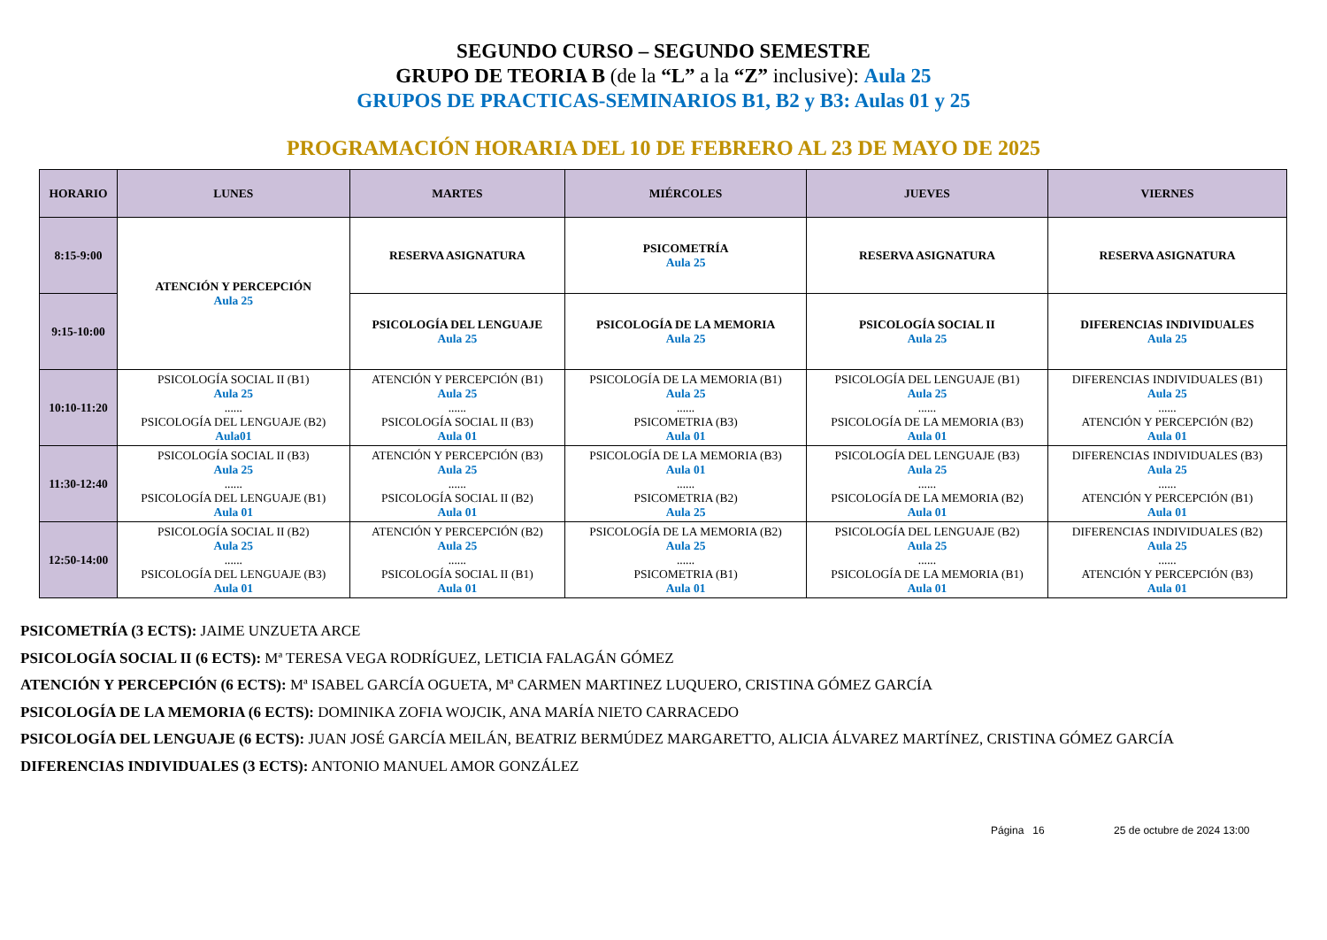SEGUNDO CURSO – SEGUNDO SEMESTRE
GRUPO DE TEORIA B (de la “L” a la “Z” inclusive): Aula 25
GRUPOS DE PRACTICAS-SEMINARIOS B1, B2 y B3: Aulas 01 y 25
PROGRAMACIÓN HORARIA DEL 10 DE FEBRERO AL 23 DE MAYO DE 2025
| HORARIO | LUNES | MARTES | MIÉRCOLES | JUEVES | VIERNES |
| --- | --- | --- | --- | --- | --- |
| 8:15-9:00 | ATENCIÓN Y PERCEPCIÓN Aula 25 | RESERVA ASIGNATURA | PSICOMETRÍA Aula 25 | RESERVA ASIGNATURA | RESERVA ASIGNATURA |
| 9:15-10:00 | | PSICOLOGÍA DEL LENGUAJE Aula 25 | PSICOLOGÍA DE LA MEMORIA Aula 25 | PSICOLOGÍA SOCIAL II Aula 25 | DIFERENCIAS INDIVIDUALES Aula 25 |
| 10:10-11:20 | PSICOLOGÍA SOCIAL II (B1) Aula 25 ...... PSICOLOGÍA DEL LENGUAJE (B2) Aula01 | ATENCIÓN Y PERCEPCIÓN (B1) Aula 25 ...... PSICOLOGÍA SOCIAL II (B3) Aula 01 | PSICOLOGÍA DE LA MEMORIA (B1) Aula 25 ...... PSICOMETRIA (B3) Aula 01 | PSICOLOGÍA DEL LENGUAJE (B1) Aula 25 ...... PSICOLOGÍA DE LA MEMORIA (B3) Aula 01 | DIFERENCIAS INDIVIDUALES (B1) Aula 25 ...... ATENCIÓN Y PERCEPCIÓN (B2) Aula 01 |
| 11:30-12:40 | PSICOLOGÍA SOCIAL II (B3) Aula 25 ...... PSICOLOGÍA DEL LENGUAJE (B1) Aula 01 | ATENCIÓN Y PERCEPCIÓN (B3) Aula 25 ...... PSICOLOGÍA SOCIAL II (B2) Aula 01 | PSICOLOGÍA DE LA MEMORIA (B3) Aula 01 ...... PSICOMETRIA (B2) Aula 25 | PSICOLOGÍA DEL LENGUAJE (B3) Aula 25 ...... PSICOLOGÍA DE LA MEMORIA (B2) Aula 01 | DIFERENCIAS INDIVIDUALES (B3) Aula 25 ...... ATENCIÓN Y PERCEPCIÓN (B1) Aula 01 |
| 12:50-14:00 | PSICOLOGÍA SOCIAL II (B2) Aula 25 ...... PSICOLOGÍA DEL LENGUAJE (B3) Aula 01 | ATENCIÓN Y PERCEPCIÓN (B2) Aula 25 ...... PSICOLOGÍA SOCIAL II (B1) Aula 01 | PSICOLOGÍA DE LA MEMORIA (B2) Aula 25 ...... PSICOMETRIA (B1) Aula 01 | PSICOLOGÍA DEL LENGUAJE (B2) Aula 25 ...... PSICOLOGÍA DE LA MEMORIA (B1) Aula 01 | DIFERENCIAS INDIVIDUALES (B2) Aula 25 ...... ATENCIÓN Y PERCEPCIÓN (B3) Aula 01 |
PSICOMETRÍA (3 ECTS): JAIME UNZUETA ARCE
PSICOLOGÍA SOCIAL II (6 ECTS): Mª TERESA VEGA RODRÍGUEZ, LETICIA FALAGÁN GÓMEZ
ATENCIÓN Y PERCEPCIÓN (6 ECTS): Mª ISABEL GARCÍA OGUETA, Mª CARMEN MARTINEZ LUQUERO, CRISTINA GÓMEZ GARCÍA
PSICOLOGÍA DE LA MEMORIA (6 ECTS): DOMINIKA ZOFIA WOJCIK, ANA MARÍA NIETO CARRACEDO
PSICOLOGÍA DEL LENGUAJE (6 ECTS): JUAN JOSÉ GARCÍA MEILÁN, BEATRIZ BERMÚDEZ MARGARETTO, ALICIA ÁLVAREZ MARTÍNEZ, CRISTINA GÓMEZ GARCÍA
DIFERENCIAS INDIVIDUALES (3 ECTS): ANTONIO MANUEL AMOR GONZÁLEZ
Página 16 25 de octubre de 2024 13:00